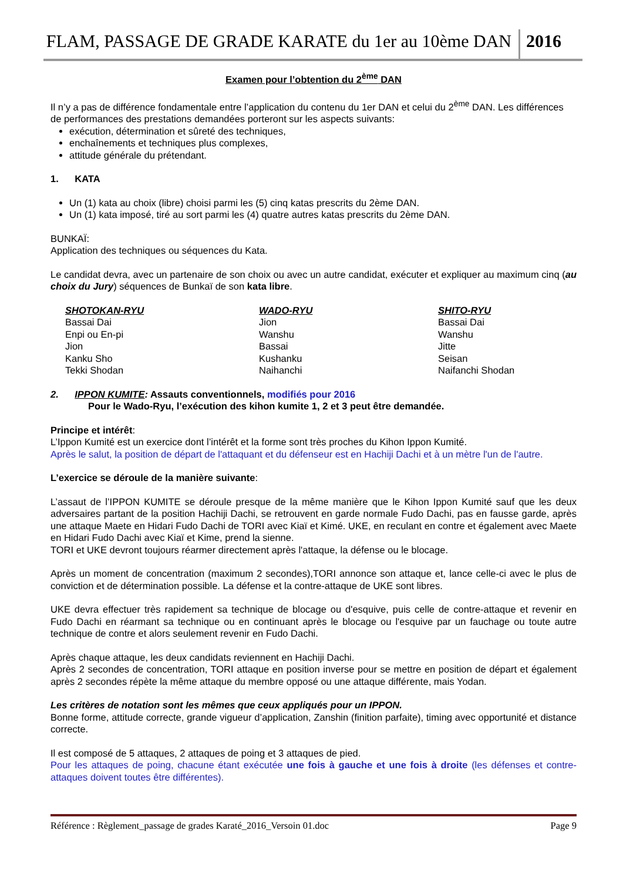FLAM, PASSAGE DE GRADE KARATE du 1er au 10ème DAN 2016
Examen pour l’obtention du 2<sup>ème</sup> DAN
Il n’y a pas de différence fondamentale entre l’application du contenu du 1er DAN et celui du 2<sup>ème</sup> DAN. Les différences de performances des prestations demandées porteront sur les aspects suivants:
exécution, détermination et sûreté des techniques,
enchaînements et techniques plus complexes,
attitude générale du prétendant.
1. KATA
Un (1) kata au choix (libre) choisi parmi les (5) cinq katas prescrits du 2ème DAN.
Un (1) kata imposé, tiré au sort parmi les (4) quatre autres katas prescrits du 2ème DAN.
BUNKAÏ:
Application des techniques ou séquences du Kata.
Le candidat devra, avec un partenaire de son choix ou avec un autre candidat, exécuter et expliquer au maximum cinq (au choix du Jury) séquences de Bunkaï de son kata libre.
| SHOTOKAN-RYU | WADO-RYU | SHITO-RYU |
| --- | --- | --- |
| Bassai Dai | Jion | Bassai Dai |
| Enpi ou En-pi | Wanshu | Wanshu |
| Jion | Bassai | Jitte |
| Kanku Sho | Kushanku | Seisan |
| Tekki Shodan | Naihanchi | Naifanchi Shodan |
2. IPPON KUMITE: Assauts conventionnels, modifiés pour 2016
Pour le Wado-Ryu, l’exécution des kihon kumite 1, 2 et 3 peut être demandée.
Principe et intérêt:
L’Ippon Kumité est un exercice dont l’intérêt et la forme sont très proches du Kihon Ippon Kumité.
Après le salut, la position de départ de l'attaquant et du défenseur est en Hachiji Dachi et à un mètre l'un de l'autre.
L’exercice se déroule de la manière suivante:
L’assaut de l’IPPON KUMITE se déroule presque de la même manière que le Kihon Ippon Kumité sauf que les deux adversaires partant de la position Hachiji Dachi, se retrouvent en garde normale Fudo Dachi, pas en fausse garde, après une attaque Maete en Hidari Fudo Dachi de TORI avec Kiaï et Kimé. UKE, en reculant en contre et également avec Maete en Hidari Fudo Dachi avec Kiaï et Kime, prend la sienne.
TORI et UKE devront toujours réarmer directement après l'attaque, la défense ou le blocage.
Après un moment de concentration (maximum 2 secondes),TORI annonce son attaque et, lance celle-ci avec le plus de conviction et de détermination possible. La défense et la contre-attaque de UKE sont libres.
UKE devra effectuer très rapidement sa technique de blocage ou d'esquive, puis celle de contre-attaque et revenir en Fudo Dachi en réarmant sa technique ou en continuant après le blocage ou l'esquive par un fauchage ou toute autre technique de contre et alors seulement revenir en Fudo Dachi.
Après chaque attaque, les deux candidats reviennent en Hachiji Dachi.
Après 2 secondes de concentration, TORI attaque en position inverse pour se mettre en position de départ et également après 2 secondes répète la même attaque du membre opposé ou une attaque différente, mais Yodan.
Les critères de notation sont les mêmes que ceux appliqués pour un IPPON.
Bonne forme, attitude correcte, grande vigueur d’application, Zanshin (finition parfaite), timing avec opportunité et distance correcte.
Il est composé de 5 attaques, 2 attaques de poing et 3 attaques de pied.
Pour les attaques de poing, chacune étant exécutée une fois à gauche et une fois à droite (les défenses et contre-attaques doivent toutes être différentes).
Référence : Règlement_passage de grades Karaté_2016_Versoin 01.doc Page 9